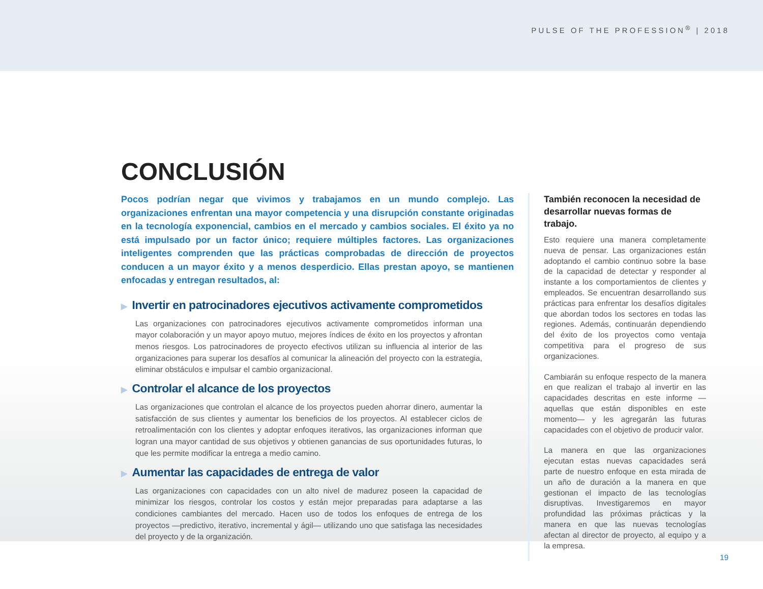PULSE OF THE PROFESSION<sup>®</sup> | 2018
CONCLUSIÓN
Pocos podrían negar que vivimos y trabajamos en un mundo complejo. Las organizaciones enfrentan una mayor competencia y una disrupción constante originadas en la tecnología exponencial, cambios en el mercado y cambios sociales. El éxito ya no está impulsado por un factor único; requiere múltiples factores. Las organizaciones inteligentes comprenden que las prácticas comprobadas de dirección de proyectos conducen a un mayor éxito y a menos desperdicio. Ellas prestan apoyo, se mantienen enfocadas y entregan resultados, al:
▶ Invertir en patrocinadores ejecutivos activamente comprometidos
Las organizaciones con patrocinadores ejecutivos activamente comprometidos informan una mayor colaboración y un mayor apoyo mutuo, mejores índices de éxito en los proyectos y afrontan menos riesgos. Los patrocinadores de proyecto efectivos utilizan su influencia al interior de las organizaciones para superar los desafíos al comunicar la alineación del proyecto con la estrategia, eliminar obstáculos e impulsar el cambio organizacional.
▶ Controlar el alcance de los proyectos
Las organizaciones que controlan el alcance de los proyectos pueden ahorrar dinero, aumentar la satisfacción de sus clientes y aumentar los beneficios de los proyectos. Al establecer ciclos de retroalimentación con los clientes y adoptar enfoques iterativos, las organizaciones informan que logran una mayor cantidad de sus objetivos y obtienen ganancias de sus oportunidades futuras, lo que les permite modificar la entrega a medio camino.
▶ Aumentar las capacidades de entrega de valor
Las organizaciones con capacidades con un alto nivel de madurez poseen la capacidad de minimizar los riesgos, controlar los costos y están mejor preparadas para adaptarse a las condiciones cambiantes del mercado. Hacen uso de todos los enfoques de entrega de los proyectos —predictivo, iterativo, incremental y ágil— utilizando uno que satisfaga las necesidades del proyecto y de la organización.
También reconocen la necesidad de desarrollar nuevas formas de trabajo.
Esto requiere una manera completamente nueva de pensar. Las organizaciones están adoptando el cambio continuo sobre la base de la capacidad de detectar y responder al instante a los comportamientos de clientes y empleados. Se encuentran desarrollando sus prácticas para enfrentar los desafíos digitales que abordan todos los sectores en todas las regiones. Además, continuarán dependiendo del éxito de los proyectos como ventaja competitiva para el progreso de sus organizaciones.
Cambiarán su enfoque respecto de la manera en que realizan el trabajo al invertir en las capacidades descritas en este informe —aquellas que están disponibles en este momento— y les agregarán las futuras capacidades con el objetivo de producir valor.
La manera en que las organizaciones ejecutan estas nuevas capacidades será parte de nuestro enfoque en esta mirada de un año de duración a la manera en que gestionan el impacto de las tecnologías disruptivas. Investigaremos en mayor profundidad las próximas prácticas y la manera en que las nuevas tecnologías afectan al director de proyecto, al equipo y a la empresa.
19